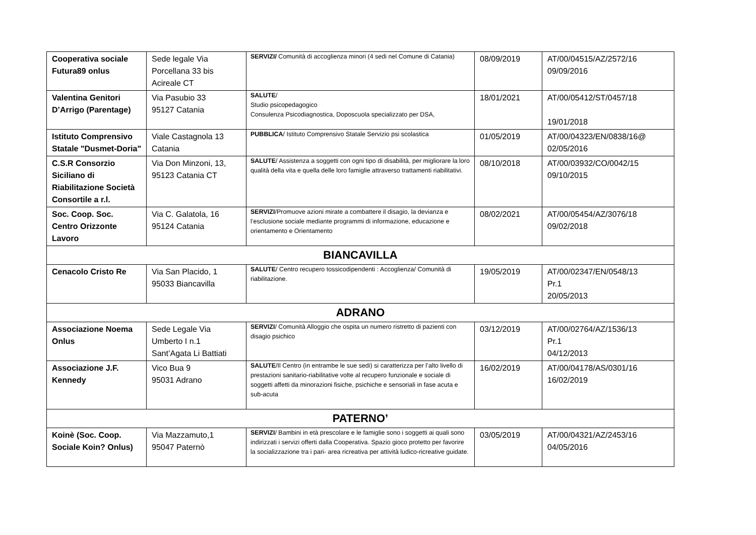| Cooperativa sociale Futura89 onlus | Sede legale Via Porcellana 33 bis Acireale CT | SERVIZI/ Comunità di accoglienza minori (4 sedi nel Comune di Catania) | 08/09/2019 | AT/00/04515/AZ/2572/16 09/09/2016 |
| Valentina Genitori D’Arrigo (Parentage) | Via Pasubio 33 95127 Catania | SALUTE / Studio psicopedagogico Consulenza Psicodiagnostica, Doposcuola specializzato per DSA, | 18/01/2021 | AT/00/05412/ST/0457/18 19/01/2018 |
| Istituto Comprensivo Statale "Dusmet-Doria" | Viale Castagnola 13 Catania | PUBBLICA / Istituto Comprensivo Statale Servizio psi scolastica | 01/05/2019 | AT/00/04323/EN/0838/16@ 02/05/2016 |
| C.S.R Consorzio Siciliano di Riabilitazione Società Consortile a r.l. | Via Don Minzoni, 13, 95123 Catania CT | SALUTE / Assistenza a soggetti con ogni tipo di disabilità, per migliorare la loro qualità della vita e quella delle loro famiglie attraverso trattamenti riabilitativi. | 08/10/2018 | AT/00/03932/CO/0042/15 09/10/2015 |
| Soc. Coop. Soc. Centro Orizzonte Lavoro | Via C. Galatola, 16 95124 Catania | SERVIZI /Promuove azioni mirate a combattere il disagio, la devianza e l’esclusione sociale mediante programmi di informazione, educazione e orientamento e Orientamento | 08/02/2021 | AT/00/05454/AZ/3076/18 09/02/2018 |
| BIANCAVILLA | | | | |
| Cenacolo Cristo Re | Via San Placido, 1 95033 Biancavilla | SALUTE / Centro recupero tossicodipendenti : Accoglienza/ Comunità di riabilitazione. | 19/05/2019 | AT/00/02347/EN/0548/13 Pr.1 20/05/2013 |
| ADRANO | | | | |
| Associazione Noema Onlus | Sede Legale Via Umberto I n.1 Sant’Agata Li Battiati | SERVIZI / Comunità Alloggio che ospita un numero ristretto di pazienti con disagio psichico | 03/12/2019 | AT/00/02764/AZ/1536/13 Pr.1 04/12/2013 |
| Associazione J.F. Kennedy | Vico Bua 9 95031 Adrano | SALUTE /Il Centro (in entrambe le sue sedi) si caratterizza per l’alto livello di prestazioni sanitario-riabilitative volte al recupero funzionale e sociale di soggetti affetti da minorazioni fisiche, psichiche e sensoriali in fase acuta e sub-acuta | 16/02/2019 | AT/00/04178/AS/0301/16 16/02/2019 |
| PATERNO’ | | | | |
| Koinè (Soc. Coop. Sociale Koin? Onlus) | Via Mazzamuto,1 95047 Paternò | SERVIZI / Bambini in età prescolare e le famiglie sono i soggetti ai quali sono indirizzati i servizi offerti dalla Cooperativa. Spazio gioco protetto per favorire la socializzazione tra i pari- area ricreativa per attività ludico-ricreative guidate. | 03/05/2019 | AT/00/04321/AZ/2453/16 04/05/2016 |